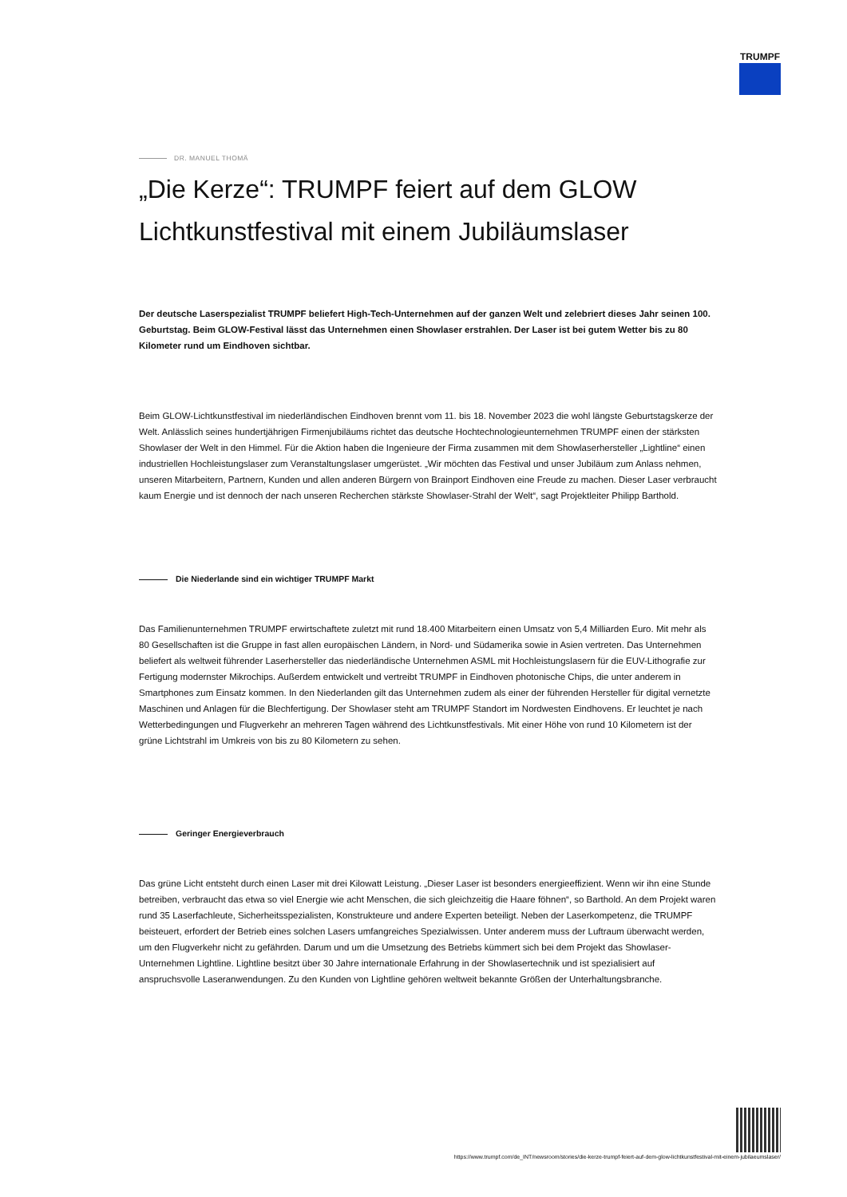TRUMPF
DR. MANUEL THOMÄ
„Die Kerze“: TRUMPF feiert auf dem GLOW Lichtkunstfestival mit einem Jubiläumslaser
Der deutsche Laserspezialist TRUMPF beliefert High-Tech-Unternehmen auf der ganzen Welt und zelebriert dieses Jahr seinen 100. Geburtstag. Beim GLOW-Festival lässt das Unternehmen einen Showlaser erstrahlen. Der Laser ist bei gutem Wetter bis zu 80 Kilometer rund um Eindhoven sichtbar.
Beim GLOW-Lichtkunstfestival im niederländischen Eindhoven brennt vom 11. bis 18. November 2023 die wohl längste Geburtstagskerze der Welt. Anlässlich seines hundertjährigen Firmenjubiläums richtet das deutsche Hochtechnologieunternehmen TRUMPF einen der stärksten Showlaser der Welt in den Himmel. Für die Aktion haben die Ingenieure der Firma zusammen mit dem Showlaserhersteller „Lightline“ einen industriellen Hochleistungslaser zum Veranstaltungslaser umgerüstet. „Wir möchten das Festival und unser Jubiläum zum Anlass nehmen, unseren Mitarbeitern, Partnern, Kunden und allen anderen Bürgern von Brainport Eindhoven eine Freude zu machen. Dieser Laser verbraucht kaum Energie und ist dennoch der nach unseren Recherchen stärkste Showlaser-Strahl der Welt“, sagt Projektleiter Philipp Barthold.
Die Niederlande sind ein wichtiger TRUMPF Markt
Das Familienunternehmen TRUMPF erwirtschaftete zuletzt mit rund 18.400 Mitarbeitern einen Umsatz von 5,4 Milliarden Euro. Mit mehr als 80 Gesellschaften ist die Gruppe in fast allen europäischen Ländern, in Nord- und Südamerika sowie in Asien vertreten. Das Unternehmen beliefert als weltweit führender Laserhersteller das niederländische Unternehmen ASML mit Hochleistungslasern für die EUV-Lithografie zur Fertigung modernster Mikrochips. Außerdem entwickelt und vertreibt TRUMPF in Eindhoven photonische Chips, die unter anderem in Smartphones zum Einsatz kommen. In den Niederlanden gilt das Unternehmen zudem als einer der führenden Hersteller für digital vernetzte Maschinen und Anlagen für die Blechfertigung. Der Showlaser steht am TRUMPF Standort im Nordwesten Eindhovens. Er leuchtet je nach Wetterbedingungen und Flugverkehr an mehreren Tagen während des Lichtkunstfestivals. Mit einer Höhe von rund 10 Kilometern ist der grüne Lichtstrahl im Umkreis von bis zu 80 Kilometern zu sehen.
Geringer Energieverbrauch
Das grüne Licht entsteht durch einen Laser mit drei Kilowatt Leistung. „Dieser Laser ist besonders energieeffizient. Wenn wir ihn eine Stunde betreiben, verbraucht das etwa so viel Energie wie acht Menschen, die sich gleichzeitig die Haare föhnen“, so Barthold. An dem Projekt waren rund 35 Laserfachleute, Sicherheitsspezialisten, Konstrukteure und andere Experten beteiligt. Neben der Laserkompetenz, die TRUMPF beisteuert, erfordert der Betrieb eines solchen Lasers umfangreiches Spezialwissen. Unter anderem muss der Luftraum überwacht werden, um den Flugverkehr nicht zu gefährden. Darum und um die Umsetzung des Betriebs kümmert sich bei dem Projekt das Showlaser-Unternehmen Lightline. Lightline besitzt über 30 Jahre internationale Erfahrung in der Showlasertechnik und ist spezialisiert auf anspruchsvolle Laseranwendungen. Zu den Kunden von Lightline gehören weltweit bekannte Größen der Unterhaltungsbranche.
https://www.trumpf.com/de_INT/newsroom/stories/die-kerze-trumpf-feiert-auf-dem-glow-lichtkunstfestival-mit-einem-jubilaeumslaser/